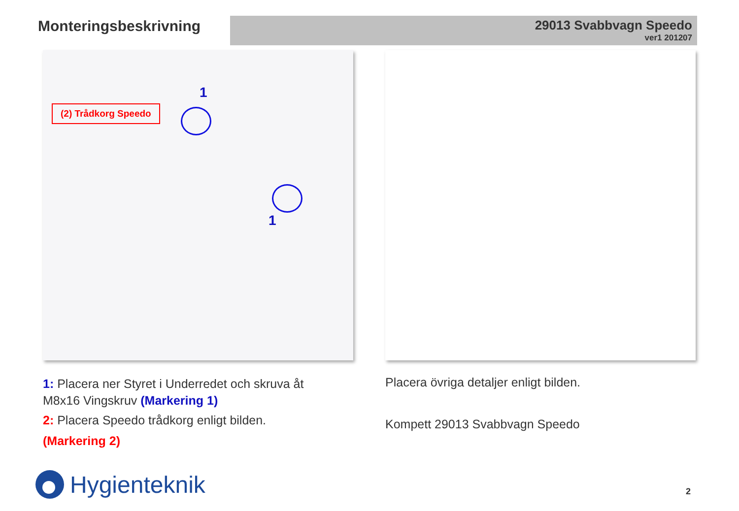Monteringsbeskrivning
29013 Svabbvagn Speedo
ver1 201207
(2) Trådkorg Speedo
1
1
1: Placera ner Styret i Underredet och skruva åt M8x16 Vingskruv (Markering 1)
2: Placera Speedo trådkorg enligt bilden.
(Markering 2)
Placera övriga detaljer enligt bilden.
Kompett 29013 Svabbvagn Speedo
Hygienteknik 2